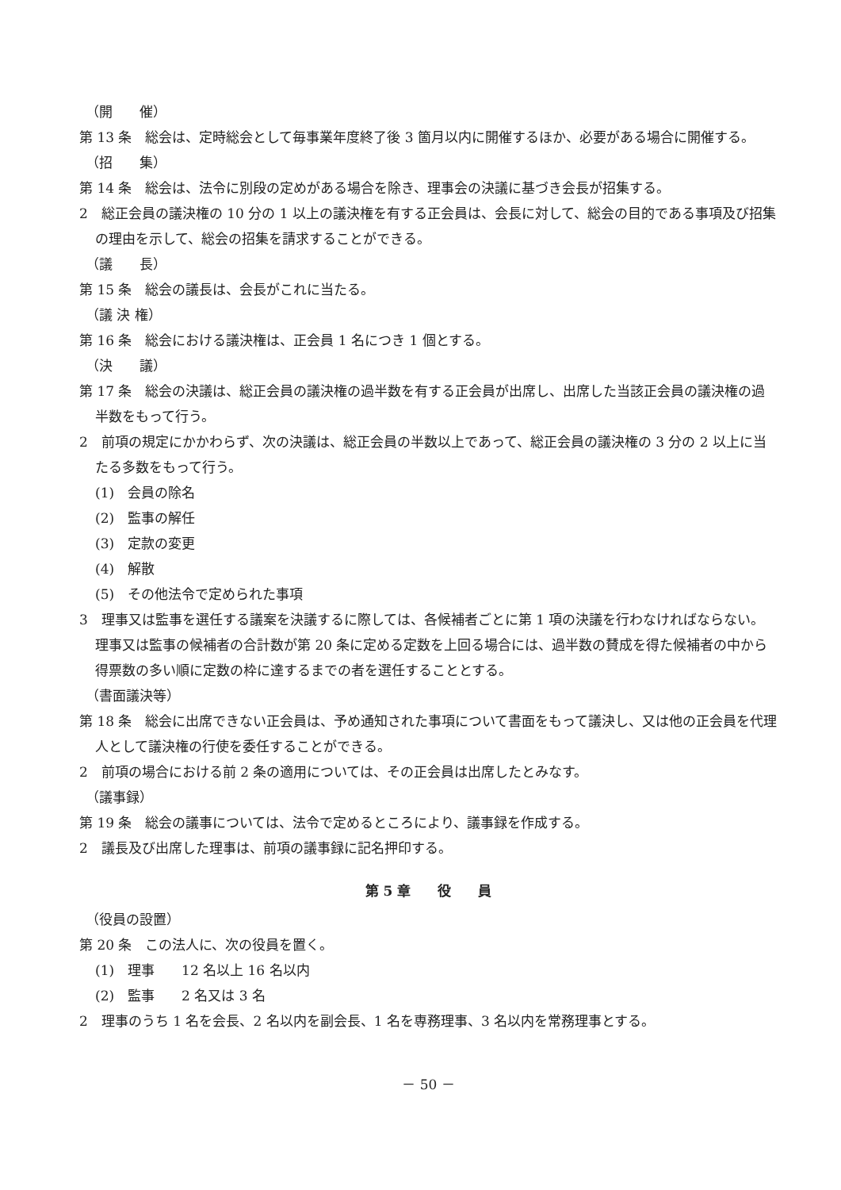（開　　催）
第 13 条　総会は、定時総会として毎事業年度終了後 3 箇月以内に開催するほか、必要がある場合に開催する。
（招　　集）
第 14 条　総会は、法令に別段の定めがある場合を除き、理事会の決議に基づき会長が招集する。
2　総正会員の議決権の 10 分の 1 以上の議決権を有する正会員は、会長に対して、総会の目的である事項及び招集の理由を示して、総会の招集を請求することができる。
（議　　長）
第 15 条　総会の議長は、会長がこれに当たる。
（議 決 権）
第 16 条　総会における議決権は、正会員 1 名につき 1 個とする。
（決　　議）
第 17 条　総会の決議は、総正会員の議決権の過半数を有する正会員が出席し、出席した当該正会員の議決権の過半数をもって行う。
2　前項の規定にかかわらず、次の決議は、総正会員の半数以上であって、総正会員の議決権の 3 分の 2 以上に当たる多数をもって行う。
(1)　会員の除名
(2)　監事の解任
(3)　定款の変更
(4)　解散
(5)　その他法令で定められた事項
3　理事又は監事を選任する議案を決議するに際しては、各候補者ごとに第 1 項の決議を行わなければならない。理事又は監事の候補者の合計数が第 20 条に定める定数を上回る場合には、過半数の賛成を得た候補者の中から得票数の多い順に定数の枠に達するまでの者を選任することとする。
（書面議決等）
第 18 条　総会に出席できない正会員は、予め通知された事項について書面をもって議決し、又は他の正会員を代理人として議決権の行使を委任することができる。
2　前項の場合における前 2 条の適用については、その正会員は出席したとみなす。
（議事録）
第 19 条　総会の議事については、法令で定めるところにより、議事録を作成する。
2　議長及び出席した理事は、前項の議事録に記名押印する。
第 5 章　　役　　員
（役員の設置）
第 20 条　この法人に、次の役員を置く。
(1)　理事　　12 名以上 16 名以内
(2)　監事　　2 名又は 3 名
2　理事のうち 1 名を会長、2 名以内を副会長、1 名を専務理事、3 名以内を常務理事とする。
－ 50 －